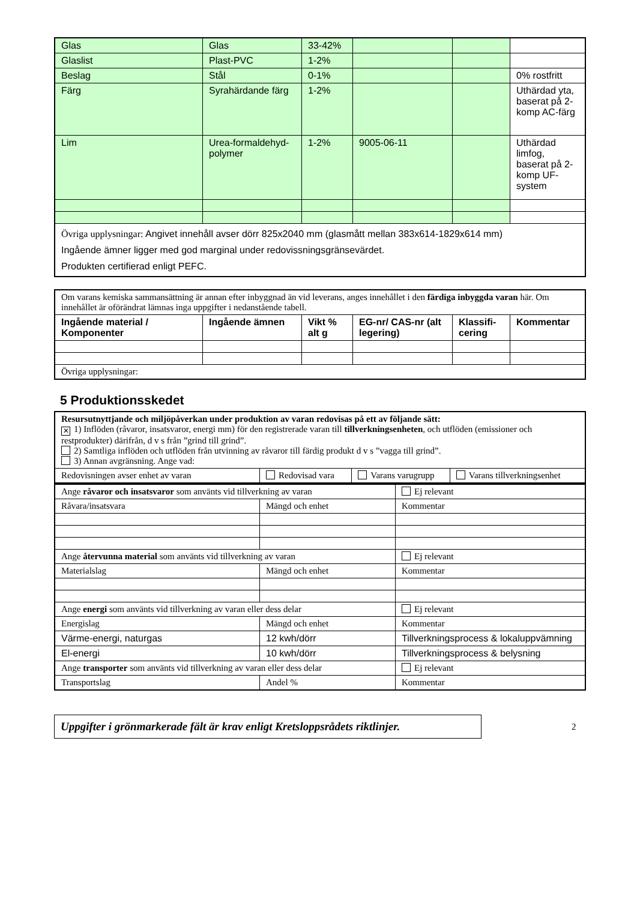| Glas | Glas | 33-42% | | | |
| Glaslist | Plast-PVC | 1-2% | | | |
| Beslag | Stål | 0-1% | | | 0% rostfritt |
| Färg | Syrahärdande färg | 1-2% | | | Uthärdad yta, baserat på 2-komp AC-färg |
| Lim | Urea-formaldehyd-polymer | 1-2% | 9005-06-11 | | Uthärdad limfog, baserat på 2-komp UF-system |
| Övriga upplysningar: Angivet innehåll avser dörr 825x2040 mm (glasmått mellan 383x614-1829x614 mm) Ingående ämner ligger med god marginal under redovissningsgränsevärdet. Produkten certifierad enligt PEFC. | | | | | |
| Om varans kemiska sammansättning är annan efter inbyggnad än vid leverans, anges innehållet i den färdiga inbyggda varan här. Om innehållet är oförändrat lämnas inga uppgifter i nedanstående tabell. | | | | | |
| Ingående material / Komponenter | Ingående ämnen | Vikt % alt g | EG-nr/ CAS-nr (alt legering) | Klassifi-cering | Kommentar |
| Övriga upplysningar: | | | | | |
5 Produktionsskedet
| Resursutnyttjande och miljöpåverkan under produktion av varan redovisas på ett av följande sätt: ✕ 1) Inflöden (råvaror, insatsvaror, energi mm) för den registrerade varan till tillverkningsenheten , och utflöden (emissioner och restprodukter) därifrån, d v s från ”grind till grind”. 2) Samtliga inflöden och utflöden från utvinning av råvaror till färdig produkt d v s ”vagga till grind”. 3) Annan avgränsning. Ange vad: | | | |
| Redovisningen avser enhet av varan | Redovisad vara | Varans varugrupp | Varans tillverkningsenhet |
| Ange råvaror och insatsvaror som använts vid tillverkning av varan | | Ej relevant |
| Råvara/insatsvara | Mängd och enhet | Kommentar |
| Ange återvunna material som använts vid tillverkning av varan | | Ej relevant |
| Materialslag | Mängd och enhet | Kommentar |
| Ange energi som använts vid tillverkning av varan eller dess delar | | Ej relevant |
| Energislag | Mängd och enhet | Kommentar |
| Värme-energi, naturgas | 12 kwh/dörr | Tillverkningsprocess & lokaluppvämning |
| El-energi | 10 kwh/dörr | Tillverkningsprocess & belysning |
| Ange transporter som använts vid tillverkning av varan eller dess delar | | Ej relevant |
| Transportslag | Andel % | Kommentar |
Uppgifter i grönmarkerade fält är krav enligt Kretsloppsrådets riktlinjer.
2